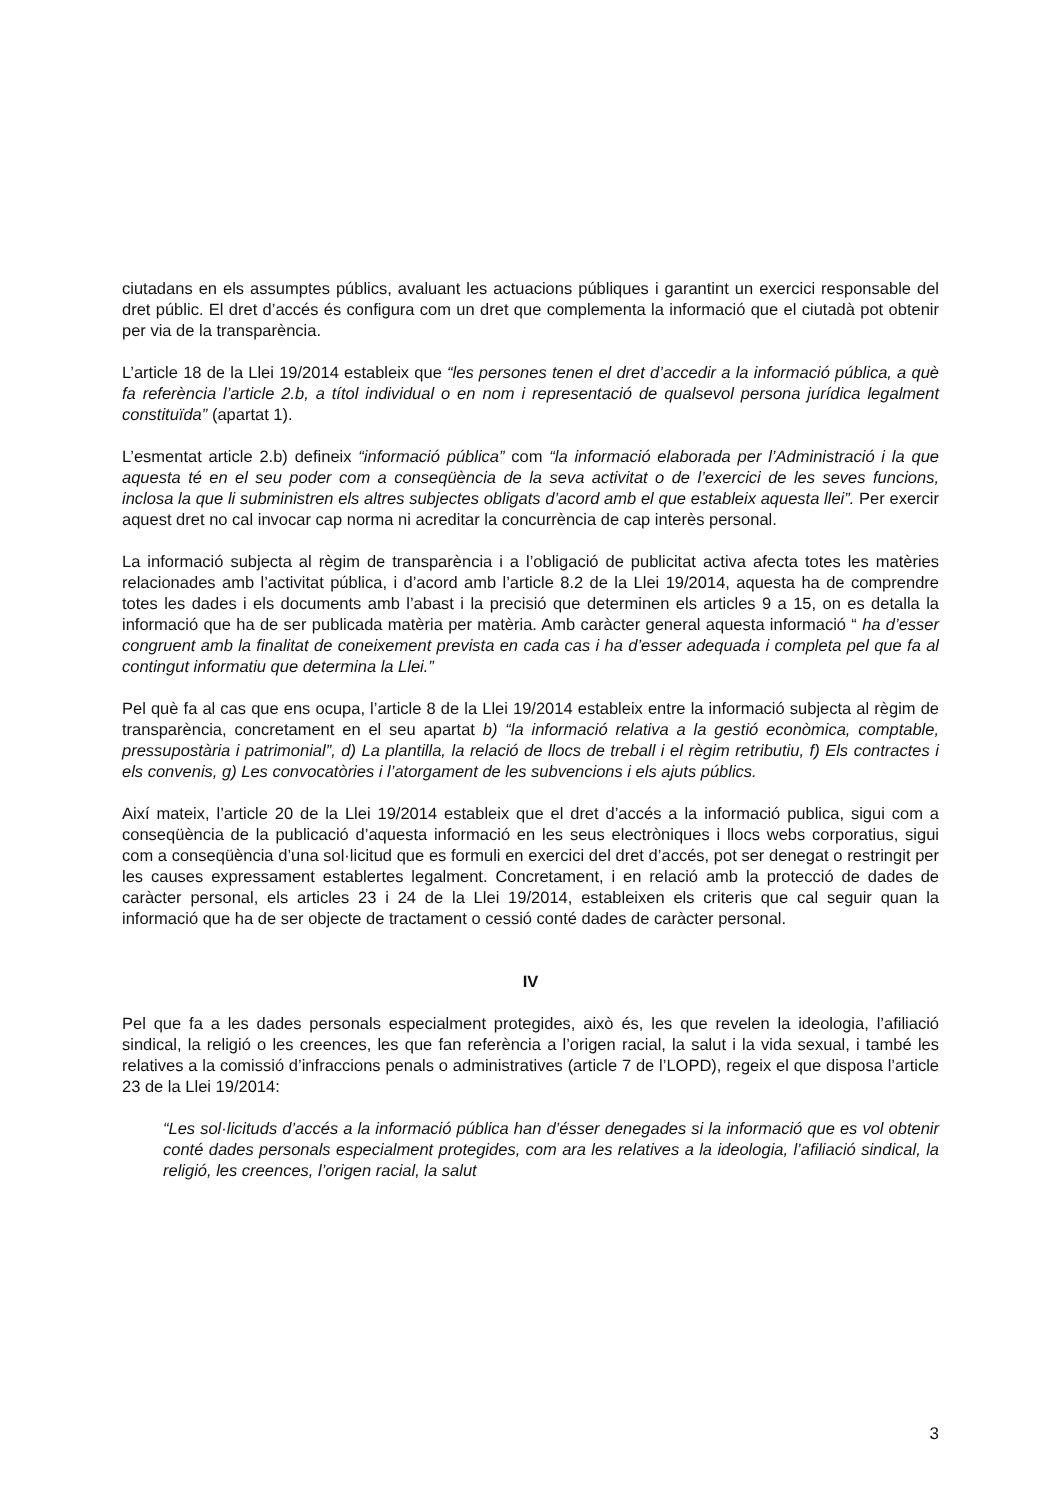ciutadans en els assumptes públics, avaluant les actuacions públiques i garantint un exercici responsable del dret públic. El dret d’accés és configura com un dret que complementa la informació que el ciutadà pot obtenir per via de la transparència.
L’article 18 de la Llei 19/2014 estableix que “les persones tenen el dret d’accedir a la informació pública, a què fa referència l’article 2.b, a títol individual o en nom i representació de qualsevol persona jurídica legalment constituïda” (apartat 1).
L’esmentat article 2.b) defineix “informació pública” com “la informació elaborada per l’Administració i la que aquesta té en el seu poder com a conseqüència de la seva activitat o de l’exercici de les seves funcions, inclosa la que li subministren els altres subjectes obligats d’acord amb el que estableix aquesta llei”. Per exercir aquest dret no cal invocar cap norma ni acreditar la concurrència de cap interès personal.
La informació subjecta al règim de transparència i a l’obligació de publicitat activa afecta totes les matèries relacionades amb l’activitat pública, i d’acord amb l’article 8.2 de la Llei 19/2014, aquesta ha de comprendre totes les dades i els documents amb l’abast i la precisió que determinen els articles 9 a 15, on es detalla la informació que ha de ser publicada matèria per matèria. Amb caràcter general aquesta informació “ ha d’esser congruent amb la finalitat de coneixement prevista en cada cas i ha d’esser adequada i completa pel que fa al contingut informatiu que determina la Llei.”
Pel què fa al cas que ens ocupa, l’article 8 de la Llei 19/2014 estableix entre la informació subjecta al règim de transparència, concretament en el seu apartat b) “la informació relativa a la gestió econòmica, comptable, pressupostària i patrimonial”, d) La plantilla, la relació de llocs de treball i el règim retributiu, f) Els contractes i els convenis, g) Les convocatòries i l’atorgament de les subvencions i els ajuts públics.
Així mateix, l’article 20 de la Llei 19/2014 estableix que el dret d’accés a la informació publica, sigui com a conseqüència de la publicació d’aquesta informació en les seus electròniques i llocs webs corporatius, sigui com a conseqüència d’una sol·licitud que es formuli en exercici del dret d’accés, pot ser denegat o restringit per les causes expressament establertes legalment. Concretament, i en relació amb la protecció de dades de caràcter personal, els articles 23 i 24 de la Llei 19/2014, estableixen els criteris que cal seguir quan la informació que ha de ser objecte de tractament o cessió conté dades de caràcter personal.
IV
Pel que fa a les dades personals especialment protegides, això és, les que revelen la ideologia, l’afiliació sindical, la religió o les creences, les que fan referència a l’origen racial, la salut i la vida sexual, i també les relatives a la comissió d’infraccions penals o administratives (article 7 de l’LOPD), regeix el que disposa l’article 23 de la Llei 19/2014:
“Les sol·licituds d’accés a la informació pública han d’ésser denegades si la informació que es vol obtenir conté dades personals especialment protegides, com ara les relatives a la ideologia, l’afiliació sindical, la religió, les creences, l’origen racial, la salut
3